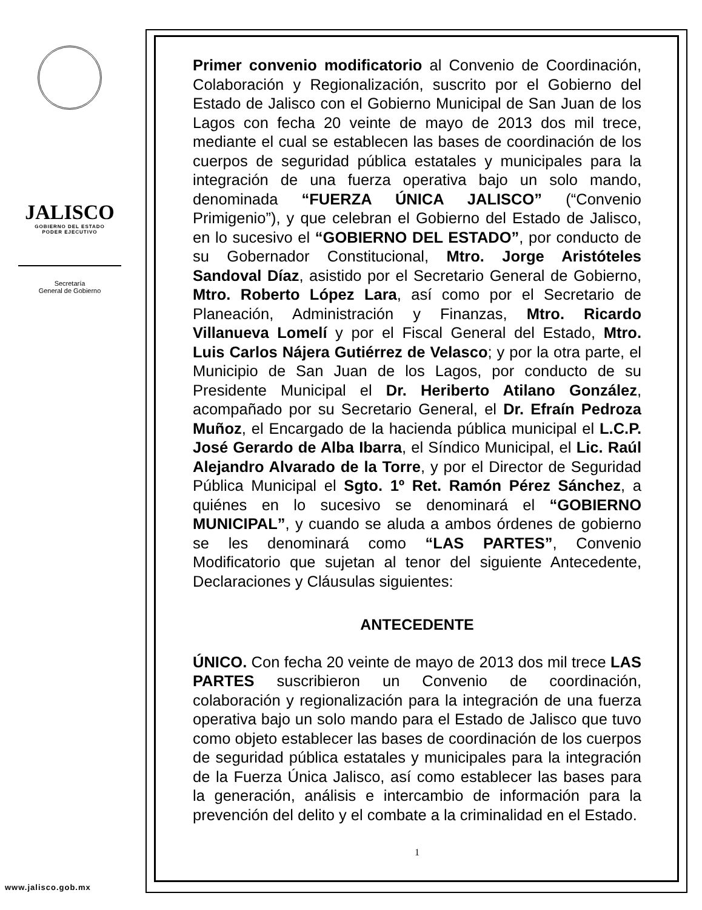JALISCO
GOBIERNO DEL ESTADO
PODER EJECUTIVO
Secretaría
General de Gobierno
www.jalisco.gob.mx
Primer convenio modificatorio al Convenio de Coordinación, Colaboración y Regionalización, suscrito por el Gobierno del Estado de Jalisco con el Gobierno Municipal de San Juan de los Lagos con fecha 20 veinte de mayo de 2013 dos mil trece, mediante el cual se establecen las bases de coordinación de los cuerpos de seguridad pública estatales y municipales para la integración de una fuerza operativa bajo un solo mando, denominada “FUERZA ÚNICA JALISCO” (“Convenio Primigenio”), y que celebran el Gobierno del Estado de Jalisco, en lo sucesivo el “GOBIERNO DEL ESTADO”, por conducto de su Gobernador Constitucional, Mtro. Jorge Aristóteles Sandoval Díaz, asistido por el Secretario General de Gobierno, Mtro. Roberto López Lara, así como por el Secretario de Planeación, Administración y Finanzas, Mtro. Ricardo Villanueva Lomelí y por el Fiscal General del Estado, Mtro. Luis Carlos Nájera Gutiérrez de Velasco; y por la otra parte, el Municipio de San Juan de los Lagos, por conducto de su Presidente Municipal el Dr. Heriberto Atilano González, acompañado por su Secretario General, el Dr. Efraín Pedroza Muñoz, el Encargado de la hacienda pública municipal el L.C.P. José Gerardo de Alba Ibarra, el Síndico Municipal, el Lic. Raúl Alejandro Alvarado de la Torre, y por el Director de Seguridad Pública Municipal el Sgto. 1º Ret. Ramón Pérez Sánchez, a quiénes en lo sucesivo se denominará el “GOBIERNO MUNICIPAL”, y cuando se aluda a ambos órdenes de gobierno se les denominará como “LAS PARTES”, Convenio Modificatorio que sujetan al tenor del siguiente Antecedente, Declaraciones y Cláusulas siguientes:
ANTECEDENTE
ÚNICO. Con fecha 20 veinte de mayo de 2013 dos mil trece LAS PARTES suscribieron un Convenio de coordinación, colaboración y regionalización para la integración de una fuerza operativa bajo un solo mando para el Estado de Jalisco que tuvo como objeto establecer las bases de coordinación de los cuerpos de seguridad pública estatales y municipales para la integración de la Fuerza Única Jalisco, así como establecer las bases para la generación, análisis e intercambio de información para la prevención del delito y el combate a la criminalidad en el Estado.
1